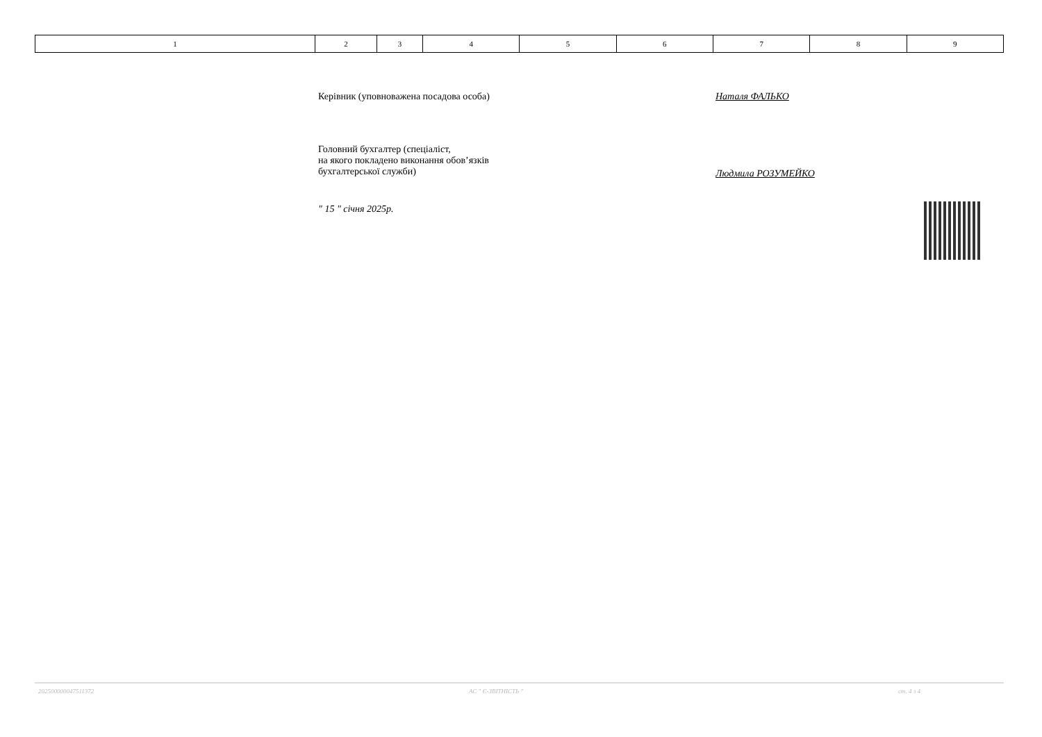| 1 | 2 | 3 | 4 | 5 | 6 | 7 | 8 | 9 |
Керівник (уповноважена посадова особа)
Наталя ФАЛЬКО
Головний бухгалтер (спеціаліст,
на якого покладено виконання обов’язків
бухгалтерської служби)
Людмила РОЗУМЕЙКО
" 15 " січня 2025р.
2025000000475113​72 АС " Є-ЗВІТНІСТЬ " ст. 4 з 4